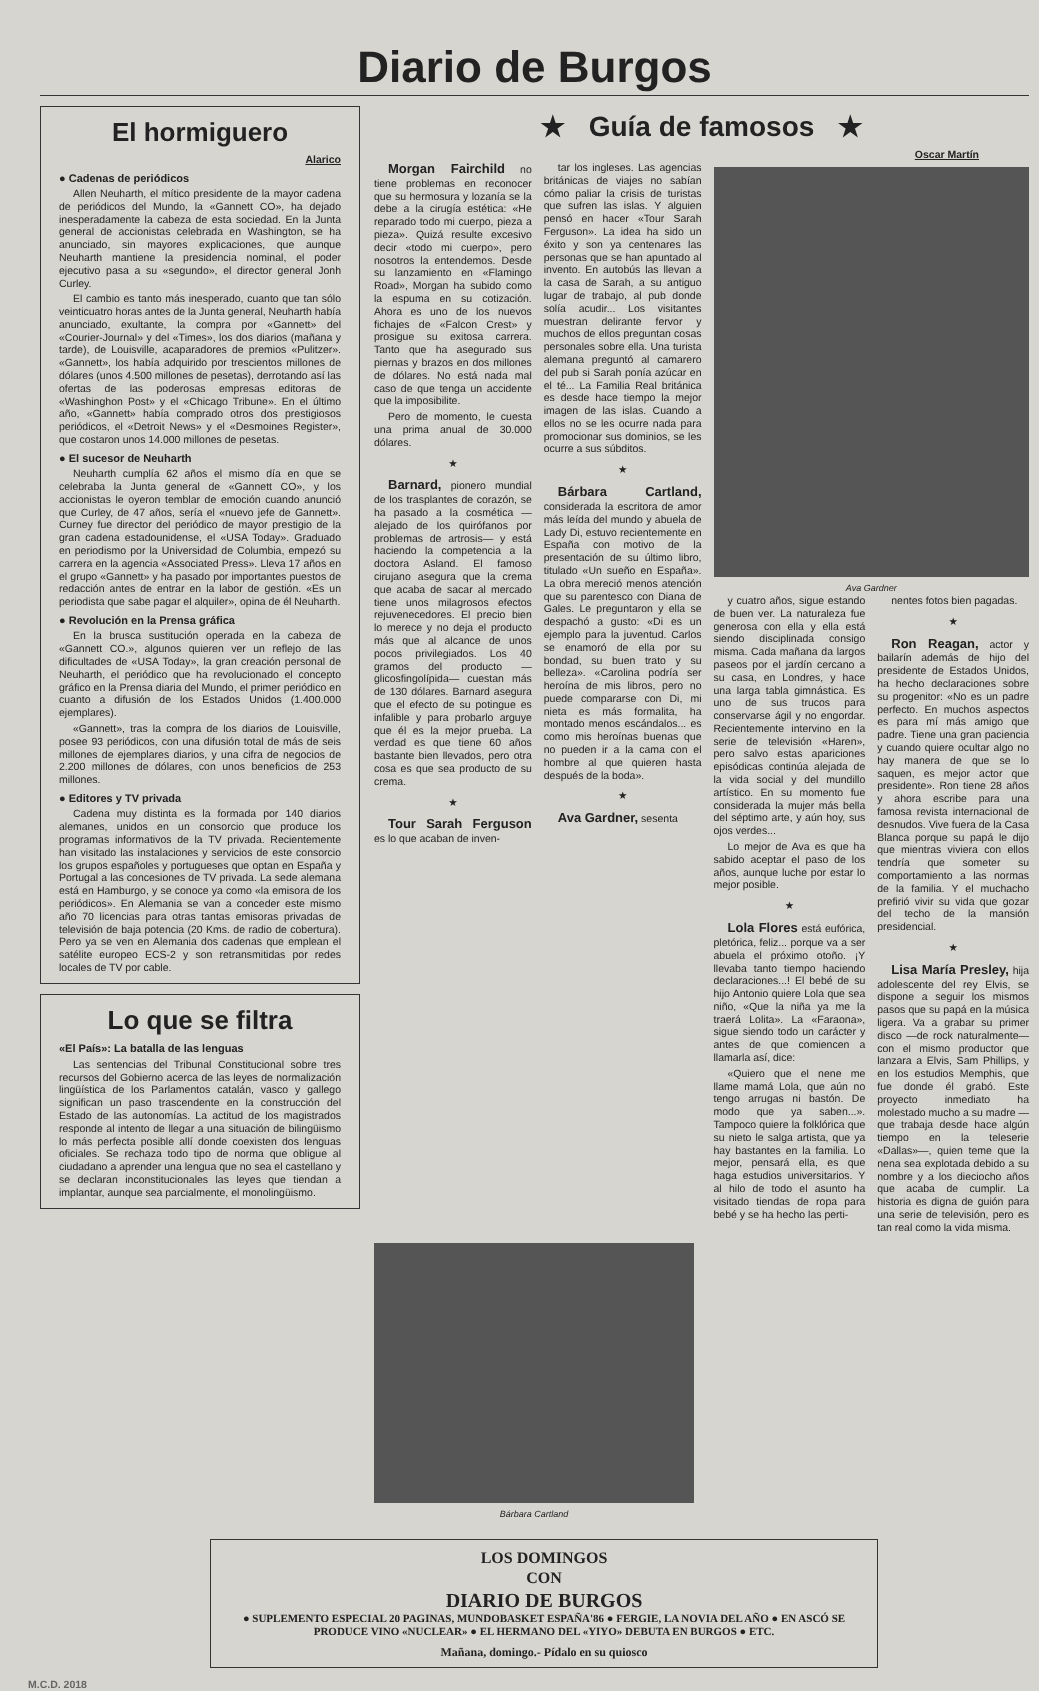Diario de Burgos
El hormiguero
Alarico
● Cadenas de periódicos
Allen Neuharth, el mítico presidente de la mayor cadena de periódicos del Mundo, la «Gannett CO», ha dejado inesperadamente la cabeza de esta sociedad. En la Junta general de accionistas celebrada en Washington, se ha anunciado, sin mayores explicaciones, que aunque Neuharth mantiene la presidencia nominal, el poder ejecutivo pasa a su «segundo», el director general Jonh Curley.
El cambio es tanto más inesperado, cuanto que tan sólo veinticuatro horas antes de la Junta general, Neuharth había anunciado, exultante, la compra por «Gannett» del «Courier-Journal» y del «Times», los dos diarios (mañana y tarde), de Louisville, acaparadores de premios «Pulitzer». «Gannett», los había adquirido por trescientos millones de dólares (unos 4.500 millones de pesetas), derrotando así las ofertas de las poderosas empresas editoras de «Washinghon Post» y el «Chicago Tribune». En el último año, «Gannett» había comprado otros dos prestigiosos periódicos, el «Detroit News» y el «Desmoines Register», que costaron unos 14.000 millones de pesetas.
● El sucesor de Neuharth
Neuharth cumplía 62 años el mismo día en que se celebraba la Junta general de «Gannett CO», y los accionistas le oyeron temblar de emoción cuando anunció que Curley, de 47 años, sería el «nuevo jefe de Gannett». Curney fue director del periódico de mayor prestigio de la gran cadena estadounidense, el «USA Today». Graduado en periodismo por la Universidad de Columbia, empezó su carrera en la agencia «Associated Press». Lleva 17 años en el grupo «Gannett» y ha pasado por importantes puestos de redacción antes de entrar en la labor de gestión. «Es un periodista que sabe pagar el alquiler», opina de él Neuharth.
● Revolución en la Prensa gráfica
En la brusca sustitución operada en la cabeza de «Gannett CO.», algunos quieren ver un reflejo de las dificultades de «USA Today», la gran creación personal de Neuharth, el periódico que ha revolucionado el concepto gráfico en la Prensa diaria del Mundo, el primer periódico en cuanto a difusión de los Estados Unidos (1.400.000 ejemplares).
«Gannett», tras la compra de los diarios de Louisville, posee 93 periódicos, con una difusión total de más de seis millones de ejemplares diarios, y una cifra de negocios de 2.200 millones de dólares, con unos beneficios de 253 millones.
● Editores y TV privada
Cadena muy distinta es la formada por 140 diarios alemanes, unidos en un consorcio que produce los programas informativos de la TV privada. Recientemente han visitado las instalaciones y servicios de este consorcio los grupos españoles y portugueses que optan en España y Portugal a las concesiones de TV privada. La sede alemana está en Hamburgo, y se conoce ya como «la emisora de los periódicos». En Alemania se van a conceder este mismo año 70 licencias para otras tantas emisoras privadas de televisión de baja potencia (20 Kms. de radio de cobertura). Pero ya se ven en Alemania dos cadenas que emplean el satélite europeo ECS-2 y son retransmitidas por redes locales de TV por cable.
Lo que se filtra
«El País»: La batalla de las lenguas
Las sentencias del Tribunal Constitucional sobre tres recursos del Gobierno acerca de las leyes de normalización lingüística de los Parlamentos catalán, vasco y gallego significan un paso trascendente en la construcción del Estado de las autonomías. La actitud de los magistrados responde al intento de llegar a una situación de bilingüismo lo más perfecta posible allí donde coexisten dos lenguas oficiales. Se rechaza todo tipo de norma que obligue al ciudadano a aprender una lengua que no sea el castellano y se declaran inconstitucionales las leyes que tiendan a implantar, aunque sea parcialmente, el monolingüismo.
★ Guía de famosos ★
Oscar Martín
Morgan Fairchild no tiene problemas en reconocer que su hermosura y lozanía se la debe a la cirugía estética: «He reparado todo mi cuerpo, pieza a pieza». Quizá resulte excesivo decir «todo mi cuerpo», pero nosotros la entendemos. Desde su lanzamiento en «Flamingo Road», Morgan ha subido como la espuma en su cotización. Ahora es uno de los nuevos fichajes de «Falcon Crest» y prosigue su exitosa carrera. Tanto que ha asegurado sus piernas y brazos en dos millones de dólares. No está nada mal caso de que tenga un accidente que la imposibilite.
Pero de momento, le cuesta una prima anual de 30.000 dólares.
★
Barnard, pionero mundial de los trasplantes de corazón, se ha pasado a la cosmética —alejado de los quirófanos por problemas de artrosis— y está haciendo la competencia a la doctora Asland. El famoso cirujano asegura que la crema que acaba de sacar al mercado tiene unos milagrosos efectos rejuvenecedores. El precio bien lo merece y no deja el producto más que al alcance de unos pocos privilegiados. Los 40 gramos del producto —glicosfingolípida— cuestan más de 130 dólares. Barnard asegura que el efecto de su potingue es infalible y para probarlo arguye que él es la mejor prueba. La verdad es que tiene 60 años bastante bien llevados, pero otra cosa es que sea producto de su crema.
★
Tour Sarah Ferguson es lo que acaban de inven-
tar los ingleses. Las agencias británicas de viajes no sabían cómo paliar la crisis de turistas que sufren las islas. Y alguien pensó en hacer «Tour Sarah Ferguson». La idea ha sido un éxito y son ya centenares las personas que se han apuntado al invento. En autobús las llevan a la casa de Sarah, a su antiguo lugar de trabajo, al pub donde solía acudir... Los visitantes muestran delirante fervor y muchos de ellos preguntan cosas personales sobre ella. Una turista alemana preguntó al camarero del pub si Sarah ponía azúcar en el té... La Familia Real británica es desde hace tiempo la mejor imagen de las islas. Cuando a ellos no se les ocurre nada para promocionar sus dominios, se les ocurre a sus súbditos.
★
Bárbara Cartland, considerada la escritora de amor más leída del mundo y abuela de Lady Di, estuvo recientemente en España con motivo de la presentación de su último libro, titulado «Un sueño en España». La obra mereció menos atención que su parentesco con Diana de Gales. Le preguntaron y ella se despachó a gusto: «Di es un ejemplo para la juventud. Carlos se enamoró de ella por su bondad, su buen trato y su belleza». «Carolina podría ser heroína de mis libros, pero no puede compararse con Di, mi nieta es más formalita, ha montado menos escándalos... es como mis heroínas buenas que no pueden ir a la cama con el hombre al que quieren hasta después de la boda».
★
Ava Gardner, sesenta
Ava Gardner
y cuatro años, sigue estando de buen ver. La naturaleza fue generosa con ella y ella está siendo disciplinada consigo misma. Cada mañana da largos paseos por el jardín cercano a su casa, en Londres, y hace una larga tabla gimnástica. Es uno de sus trucos para conservarse ágil y no engordar. Recientemente intervino en la serie de televisión «Haren», pero salvo estas apariciones episódicas continúa alejada de la vida social y del mundillo artístico. En su momento fue considerada la mujer más bella del séptimo arte, y aún hoy, sus ojos verdes...
Lo mejor de Ava es que ha sabido aceptar el paso de los años, aunque luche por estar lo mejor posible.
★
Lola Flores está eufórica, pletórica, feliz... porque va a ser abuela el próximo otoño. ¡Y llevaba tanto tiempo haciendo declaraciones...! El bebé de su hijo Antonio quiere Lola que sea niño, «Que la niña ya me la traerá Lolita». La «Faraona», sigue siendo todo un carácter y antes de que comiencen a llamarla así, dice:
«Quiero que el nene me llame mamá Lola, que aún no tengo arrugas ni bastón. De modo que ya saben...». Tampoco quiere la folklórica que su nieto le salga artista, que ya hay bastantes en la familia. Lo mejor, pensará ella, es que haga estudios universitarios. Y al hilo de todo el asunto ha visitado tiendas de ropa para bebé y se ha hecho las perti-
nentes fotos bien pagadas.
★
Ron Reagan, actor y bailarín además de hijo del presidente de Estados Unidos, ha hecho declaraciones sobre su progenitor: «No es un padre perfecto. En muchos aspectos es para mí más amigo que padre. Tiene una gran paciencia y cuando quiere ocultar algo no hay manera de que se lo saquen, es mejor actor que presidente». Ron tiene 28 años y ahora escribe para una famosa revista internacional de desnudos. Vive fuera de la Casa Blanca porque su papá le dijo que mientras viviera con ellos tendría que someter su comportamiento a las normas de la familia. Y el muchacho prefirió vivir su vida que gozar del techo de la mansión presidencial.
★
Lisa María Presley, hija adolescente del rey Elvis, se dispone a seguir los mismos pasos que su papá en la música ligera. Va a grabar su primer disco —de rock naturalmente— con el mismo productor que lanzara a Elvis, Sam Phillips, y en los estudios Memphis, que fue donde él grabó. Este proyecto inmediato ha molestado mucho a su madre —que trabaja desde hace algún tiempo en la teleserie «Dallas»—, quien teme que la nena sea explotada debido a su nombre y a los dieciocho años que acaba de cumplir. La historia es digna de guión para una serie de televisión, pero es tan real como la vida misma.
Bárbara Cartland
LOS DOMINGOS
CON
DIARIO DE BURGOS
● SUPLEMENTO ESPECIAL 20 PAGINAS, MUNDOBASKET ESPAÑA'86 ● FERGIE, LA NOVIA DEL AÑO ● EN ASCÓ SE PRODUCE VINO «NUCLEAR» ● EL HERMANO DEL «YIYO» DEBUTA EN BURGOS ● ETC.
Mañana, domingo.- Pídalo en su quiosco
M.C.D. 2018